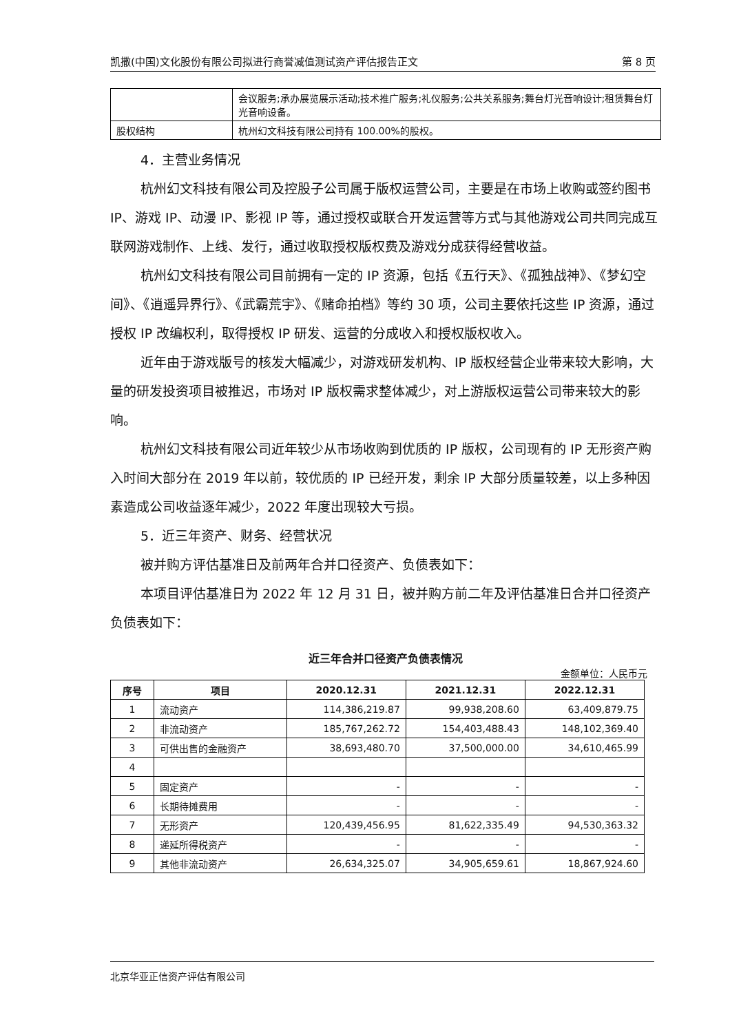凯撒(中国)文化股份有限公司拟进行商誉减值测试资产评估报告正文 第 8 页
| | 会议服务;承办展览展示活动;技术推广服务;礼仪服务;公共关系服务;舞台灯光音响设计;租赁舞台灯光音响设备。 |
| 股权结构 | 杭州幻文科技有限公司持有 100.00%的股权。 |
4．主营业务情况
杭州幻文科技有限公司及控股子公司属于版权运营公司，主要是在市场上收购或签约图书 IP、游戏 IP、动漫 IP、影视 IP 等，通过授权或联合开发运营等方式与其他游戏公司共同完成互联网游戏制作、上线、发行，通过收取授权版权费及游戏分成获得经营收益。
杭州幻文科技有限公司目前拥有一定的 IP 资源，包括《五行天》、《孤独战神》、《梦幻空间》、《逍遥异界行》、《武霸荒宇》、《赌命拍档》等约 30 项，公司主要依托这些 IP 资源，通过授权 IP 改编权利，取得授权 IP 研发、运营的分成收入和授权版权收入。
近年由于游戏版号的核发大幅减少，对游戏研发机构、IP 版权经营企业带来较大影响，大量的研发投资项目被推迟，市场对 IP 版权需求整体减少，对上游版权运营公司带来较大的影响。
杭州幻文科技有限公司近年较少从市场收购到优质的 IP 版权，公司现有的 IP 无形资产购入时间大部分在 2019 年以前，较优质的 IP 已经开发，剩余 IP 大部分质量较差，以上多种因素造成公司收益逐年减少，2022 年度出现较大亏损。
5．近三年资产、财务、经营状况
被并购方评估基准日及前两年合并口径资产、负债表如下：
本项目评估基准日为 2022 年 12 月 31 日，被并购方前二年及评估基准日合并口径资产负债表如下：
近三年合并口径资产负债表情况
金额单位：人民币元
| 序号 | 项目 | 2020.12.31 | 2021.12.31 | 2022.12.31 |
| --- | --- | --- | --- | --- |
| 1 | 流动资产 | 114,386,219.87 | 99,938,208.60 | 63,409,879.75 |
| 2 | 非流动资产 | 185,767,262.72 | 154,403,488.43 | 148,102,369.40 |
| 3 | 可供出售的金融资产 | 38,693,480.70 | 37,500,000.00 | 34,610,465.99 |
| 4 | | | | |
| 5 | 固定资产 | - | - | - |
| 6 | 长期待摊费用 | - | - | - |
| 7 | 无形资产 | 120,439,456.95 | 81,622,335.49 | 94,530,363.32 |
| 8 | 递延所得税资产 | - | - | - |
| 9 | 其他非流动资产 | 26,634,325.07 | 34,905,659.61 | 18,867,924.60 |
北京华亚正信资产评估有限公司